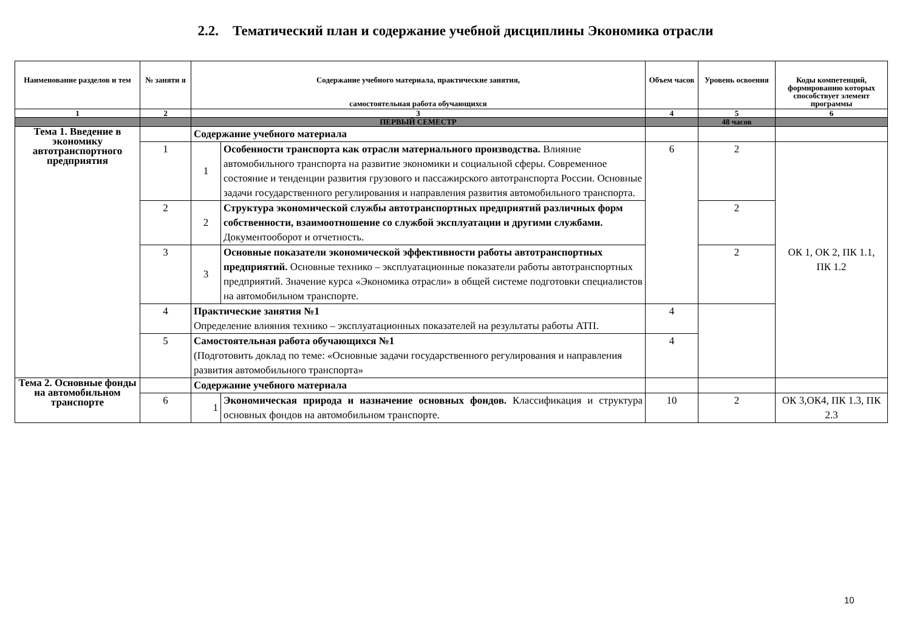2.2. Тематический план и содержание учебной дисциплины Экономика отрасли
| Наименование разделов и тем | № заняти я | Содержание учебного материала, практические занятия, самостоятельная работа обучающихся | | Объем часов | Уровень освоения | Коды компетенций, формированию которых способствует элемент программы |
| --- | --- | --- | --- | --- | --- | --- |
| 1 | 2 | 3 | | 4 | 5 | 6 |
| | | ПЕРВЫЙ СЕМЕСТР | | | 48 часов | |
| Тема 1. Введение в экономику автотранспортного предприятия | | Содержание учебного материала | | | | |
| | 1 | 1 | Особенности транспорта как отрасли материального производства. Влияние автомобильного транспорта на развитие экономики и социальной сферы. Современное состояние и тенденции развития грузового и пассажирского автотранспорта России. Основные задачи государственного регулирования и направления развития автомобильного транспорта. | 6 | 2 | ОК 1, ОК 2, ПК 1.1, ПК 1.2 |
| | 2 | 2 | Структура экономической службы автотранспортных предприятий различных форм собственности, взаимоотношение со службой эксплуатации и другими службами. Документооборот и отчетность. | | 2 | |
| | 3 | 3 | Основные показатели экономической эффективности работы автотранспортных предприятий. Основные технико – эксплуатационные показатели работы автотранспортных предприятий. Значение курса «Экономика отрасли» в общей системе подготовки специалистов на автомобильном транспорте. | | 2 | |
| | 4 | Практические занятия №1 Определение влияния технико – эксплуатационных показателей на результаты работы АТП. | | 4 | | |
| | 5 | Самостоятельная работа обучающихся №1 (Подготовить доклад по теме: «Основные задачи государственного регулирования и направления развития автомобильного транспорта» | | 4 | | |
| Тема 2. Основные фонды на автомобильном транспорте | | Содержание учебного материала | | | | |
| | 6 | 1 | Экономическая природа и назначение основных фондов. Классификация и структура основных фондов на автомобильном транспорте. | 10 | 2 | ОК 3,ОК4, ПК 1.3, ПК 2.3 |
10